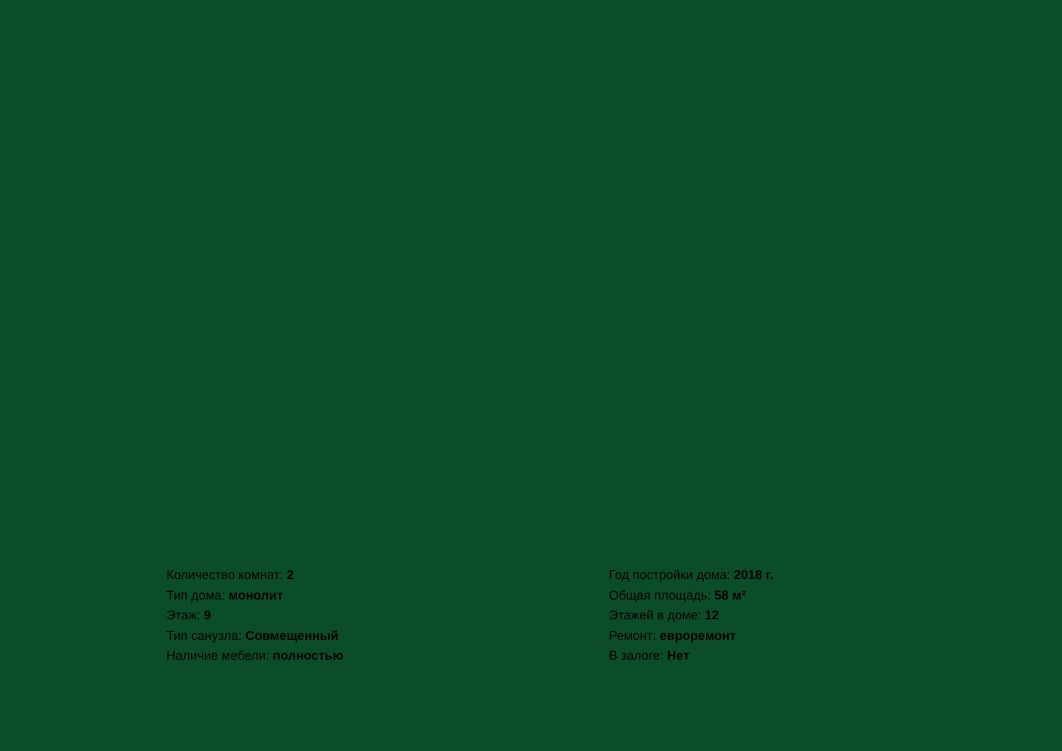Количество комнат: 2
Тип дома: монолит
Этаж: 9
Тип санузла: Совмещенный
Наличие мебели: полностью
Год постройки дома: 2018 г.
Общая площадь: 58 м²
Этажей в доме: 12
Ремонт: евроремонт
В залоге: Нет